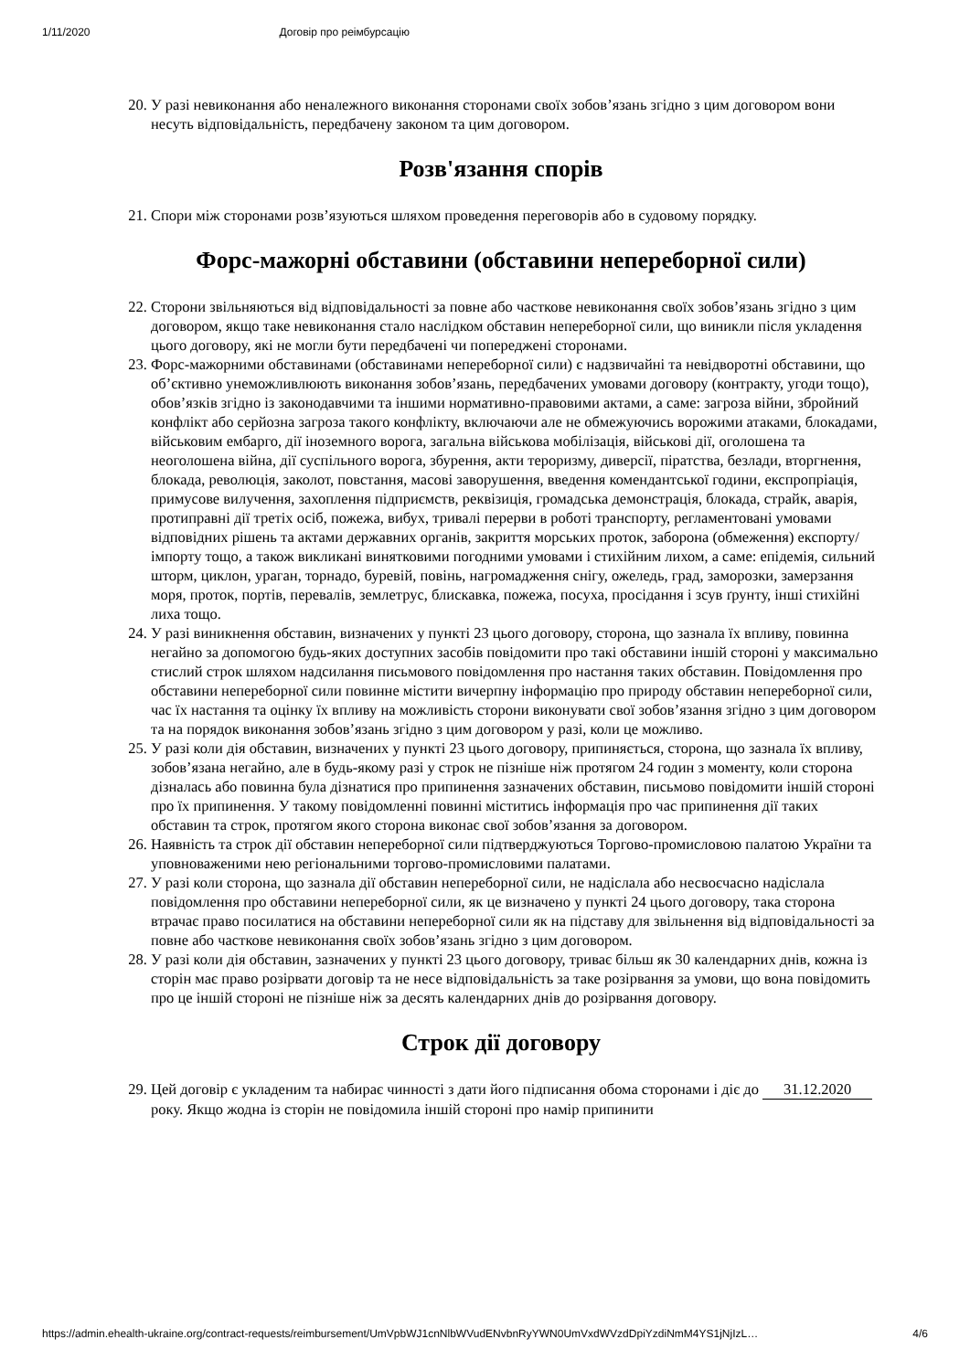1/11/2020 Договір про реімбурсацію
20. У разі невиконання або неналежного виконання сторонами своїх зобов’язань згідно з цим договором вони несуть відповідальність, передбачену законом та цим договором.
Розв'язання спорів
21. Спори між сторонами розв’язуються шляхом проведення переговорів або в судовому порядку.
Форс-мажорні обставини (обставини непереборної сили)
22. Сторони звільняються від відповідальності за повне або часткове невиконання своїх зобов’язань згідно з цим договором, якщо таке невиконання стало наслідком обставин непереборної сили, що виникли після укладення цього договору, які не могли бути передбачені чи попереджені сторонами.
23. Форс-мажорними обставинами (обставинами непереборної сили) є надзвичайні та невідворотні обставини, що об’єктивно унеможливлюють виконання зобов’язань, передбачених умовами договору (контракту, угоди тощо), обов’язків згідно із законодавчими та іншими нормативно-правовими актами, а саме: загроза війни, збройний конфлікт або серйозна загроза такого конфлікту, включаючи але не обмежуючись ворожими атаками, блокадами, військовим ембарго, дії іноземного ворога, загальна військова мобілізація, військові дії, оголошена та неоголошена війна, дії суспільного ворога, збурення, акти тероризму, диверсії, піратства, безлади, вторгнення, блокада, революція, заколот, повстання, масові заворушення, введення комендантської години, експропріація, примусове вилучення, захоплення підприємств, реквізиція, громадська демонстрація, блокада, страйк, аварія, протиправні дії третіх осіб, пожежа, вибух, тривалі перерви в роботі транспорту, регламентовані умовами відповідних рішень та актами державних органів, закриття морських проток, заборона (обмеження) експорту/імпорту тощо, а також викликані винятковими погодними умовами і стихійним лихом, а саме: епідемія, сильний шторм, циклон, ураган, торнадо, буревій, повінь, нагромадження снігу, ожеледь, град, заморозки, замерзання моря, проток, портів, перевалів, землетрус, блискавка, пожежа, посуха, просідання і зсув ґрунту, інші стихійні лиха тощо.
24. У разі виникнення обставин, визначених у пункті 23 цього договору, сторона, що зазнала їх впливу, повинна негайно за допомогою будь-яких доступних засобів повідомити про такі обставини іншій стороні у максимально стислий строк шляхом надсилання письмового повідомлення про настання таких обставин. Повідомлення про обставини непереборної сили повинне містити вичерпну інформацію про природу обставин непереборної сили, час їх настання та оцінку їх впливу на можливість сторони виконувати свої зобов’язання згідно з цим договором та на порядок виконання зобов’язань згідно з цим договором у разі, коли це можливо.
25. У разі коли дія обставин, визначених у пункті 23 цього договору, припиняється, сторона, що зазнала їх впливу, зобов’язана негайно, але в будь-якому разі у строк не пізніше ніж протягом 24 годин з моменту, коли сторона дізналась або повинна була дізнатися про припинення зазначених обставин, письмово повідомити іншій стороні про їх припинення. У такому повідомленні повинні міститись інформація про час припинення дії таких обставин та строк, протягом якого сторона виконає свої зобов’язання за договором.
26. Наявність та строк дії обставин непереборної сили підтверджуються Торгово-промисловою палатою України та уповноваженими нею регіональними торгово-промисловими палатами.
27. У разі коли сторона, що зазнала дії обставин непереборної сили, не надіслала або несвоєчасно надіслала повідомлення про обставини непереборної сили, як це визначено у пункті 24 цього договору, така сторона втрачає право посилатися на обставини непереборної сили як на підставу для звільнення від відповідальності за повне або часткове невиконання своїх зобов’язань згідно з цим договором.
28. У разі коли дія обставин, зазначених у пункті 23 цього договору, триває більш як 30 календарних днів, кожна із сторін має право розірвати договір та не несе відповідальність за таке розірвання за умови, що вона повідомить про це іншій стороні не пізніше ніж за десять календарних днів до розірвання договору.
Строк дії договору
29. Цей договір є укладеним та набирає чинності з дати його підписання обома сторонами і діє до 31.12.2020 року. Якщо жодна із сторін не повідомила іншій стороні про намір припинити
https://admin.ehealth-ukraine.org/contract-requests/reimbursement/UmVpbWJ1cnNlbWVudENvbnRyYWN0UmVxdWVzdDpiYzdiNmM4YS1jNjIzL… 4/6